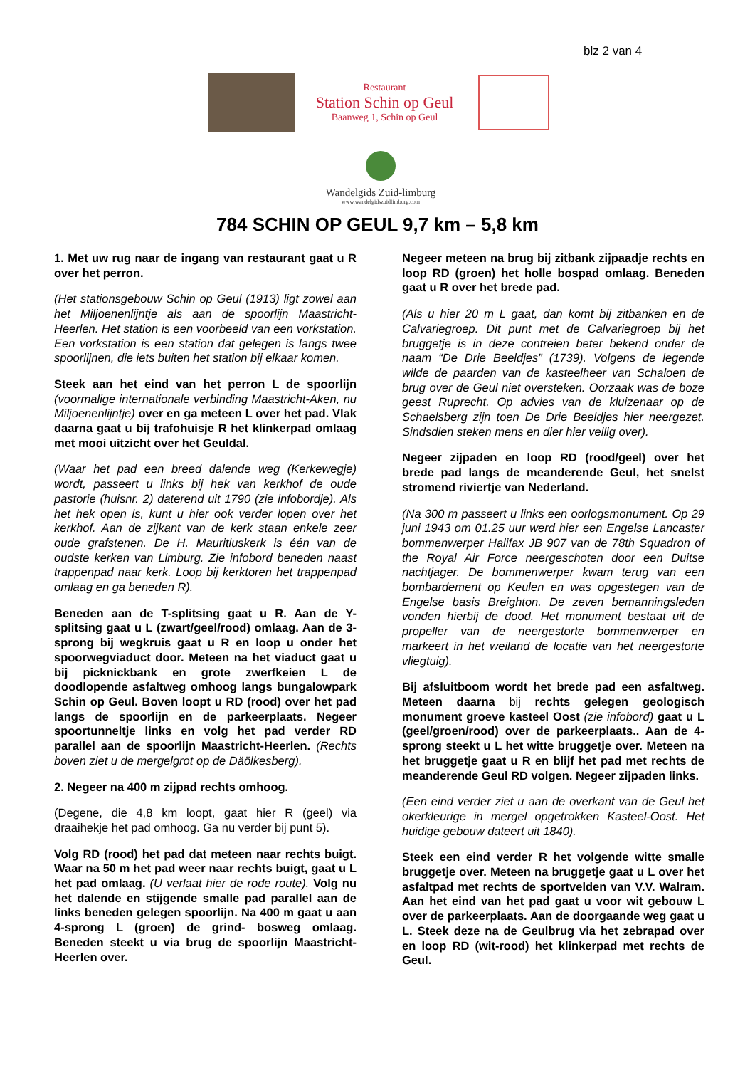blz 2 van 4
Restaurant
Station Schin op Geul
Baanweg 1, Schin op Geul
Wandelgids Zuid-limburg
www.wandelgidszuidlimburg.com
784 SCHIN OP GEUL 9,7 km – 5,8 km
1. Met uw rug naar de ingang van restaurant gaat u R over het perron.
(Het stationsgebouw Schin op Geul (1913) ligt zowel aan het Miljoenenlijntje als aan de spoorlijn Maastricht-Heerlen. Het station is een voorbeeld van een vorkstation. Een vorkstation is een station dat gelegen is langs twee spoorlijnen, die iets buiten het station bij elkaar komen.
Steek aan het eind van het perron L de spoorlijn (voormalige internationale verbinding Maastricht-Aken, nu Miljoenenlijntje) over en ga meteen L over het pad. Vlak daarna gaat u bij trafohuisje R het klinkerpad omlaag met mooi uitzicht over het Geuldal.
(Waar het pad een breed dalende weg (Kerkewegje) wordt, passeert u links bij hek van kerkhof de oude pastorie (huisnr. 2) daterend uit 1790 (zie infobordje). Als het hek open is, kunt u hier ook verder lopen over het kerkhof. Aan de zijkant van de kerk staan enkele zeer oude grafstenen. De H. Mauritiuskerk is één van de oudste kerken van Limburg. Zie infobord beneden naast trappenpad naar kerk. Loop bij kerktoren het trappenpad omlaag en ga beneden R).
Beneden aan de T-splitsing gaat u R. Aan de Y-splitsing gaat u L (zwart/geel/rood) omlaag. Aan de 3-sprong bij wegkruis gaat u R en loop u onder het spoorwegviaduct door. Meteen na het viaduct gaat u bij picknickbank en grote zwerfkeien L de doodlopende asfaltweg omhoog langs bungalowpark Schin op Geul. Boven loopt u RD (rood) over het pad langs de spoorlijn en de parkeerplaats. Negeer spoortunneltje links en volg het pad verder RD parallel aan de spoorlijn Maastricht-Heerlen. (Rechts boven ziet u de mergelgrot op de Däölkesberg).
2. Negeer na 400 m zijpad rechts omhoog.
(Degene, die 4,8 km loopt, gaat hier R (geel) via draaihekje het pad omhoog. Ga nu verder bij punt 5).
Volg RD (rood) het pad dat meteen naar rechts buigt. Waar na 50 m het pad weer naar rechts buigt, gaat u L het pad omlaag. (U verlaat hier de rode route). Volg nu het dalende en stijgende smalle pad parallel aan de links beneden gelegen spoorlijn. Na 400 m gaat u aan 4-sprong L (groen) de grind- bosweg omlaag. Beneden steekt u via brug de spoorlijn Maastricht-Heerlen over.
Negeer meteen na brug bij zitbank zijpaadje rechts en loop RD (groen) het holle bospad omlaag. Beneden gaat u R over het brede pad.
(Als u hier 20 m L gaat, dan komt bij zitbanken en de Calvariegroep. Dit punt met de Calvariegroep bij het bruggetje is in deze contreien beter bekend onder de naam “De Drie Beeldjes” (1739). Volgens de legende wilde de paarden van de kasteelheer van Schaloen de brug over de Geul niet oversteken. Oorzaak was de boze geest Ruprecht. Op advies van de kluizenaar op de Schaelsberg zijn toen De Drie Beeldjes hier neergezet. Sindsdien steken mens en dier hier veilig over).
Negeer zijpaden en loop RD (rood/geel) over het brede pad langs de meanderende Geul, het snelst stromend riviertje van Nederland.
(Na 300 m passeert u links een oorlogsmonument. Op 29 juni 1943 om 01.25 uur werd hier een Engelse Lancaster bommenwerper Halifax JB 907 van de 78th Squadron of the Royal Air Force neergeschoten door een Duitse nachtjager. De bommenwerper kwam terug van een bombardement op Keulen en was opgestegen van de Engelse basis Breighton. De zeven bemanningsleden vonden hierbij de dood. Het monument bestaat uit de propeller van de neergestorte bommenwerper en markeert in het weiland de locatie van het neergestorte vliegtuig).
Bij afsluitboom wordt het brede pad een asfaltweg. Meteen daarna bij rechts gelegen geologisch monument groeve kasteel Oost (zie infobord) gaat u L (geel/groen/rood) over de parkeerplaats.. Aan de 4-sprong steekt u L het witte bruggetje over. Meteen na het bruggetje gaat u R en blijf het pad met rechts de meanderende Geul RD volgen. Negeer zijpaden links.
(Een eind verder ziet u aan de overkant van de Geul het okerkleurige in mergel opgetrokken Kasteel-Oost. Het huidige gebouw dateert uit 1840).
Steek een eind verder R het volgende witte smalle bruggetje over. Meteen na bruggetje gaat u L over het asfaltpad met rechts de sportvelden van V.V. Walram. Aan het eind van het pad gaat u voor wit gebouw L over de parkeerplaats. Aan de doorgaande weg gaat u L. Steek deze na de Geulbrug via het zebrapad over en loop RD (wit-rood) het klinkerpad met rechts de Geul.